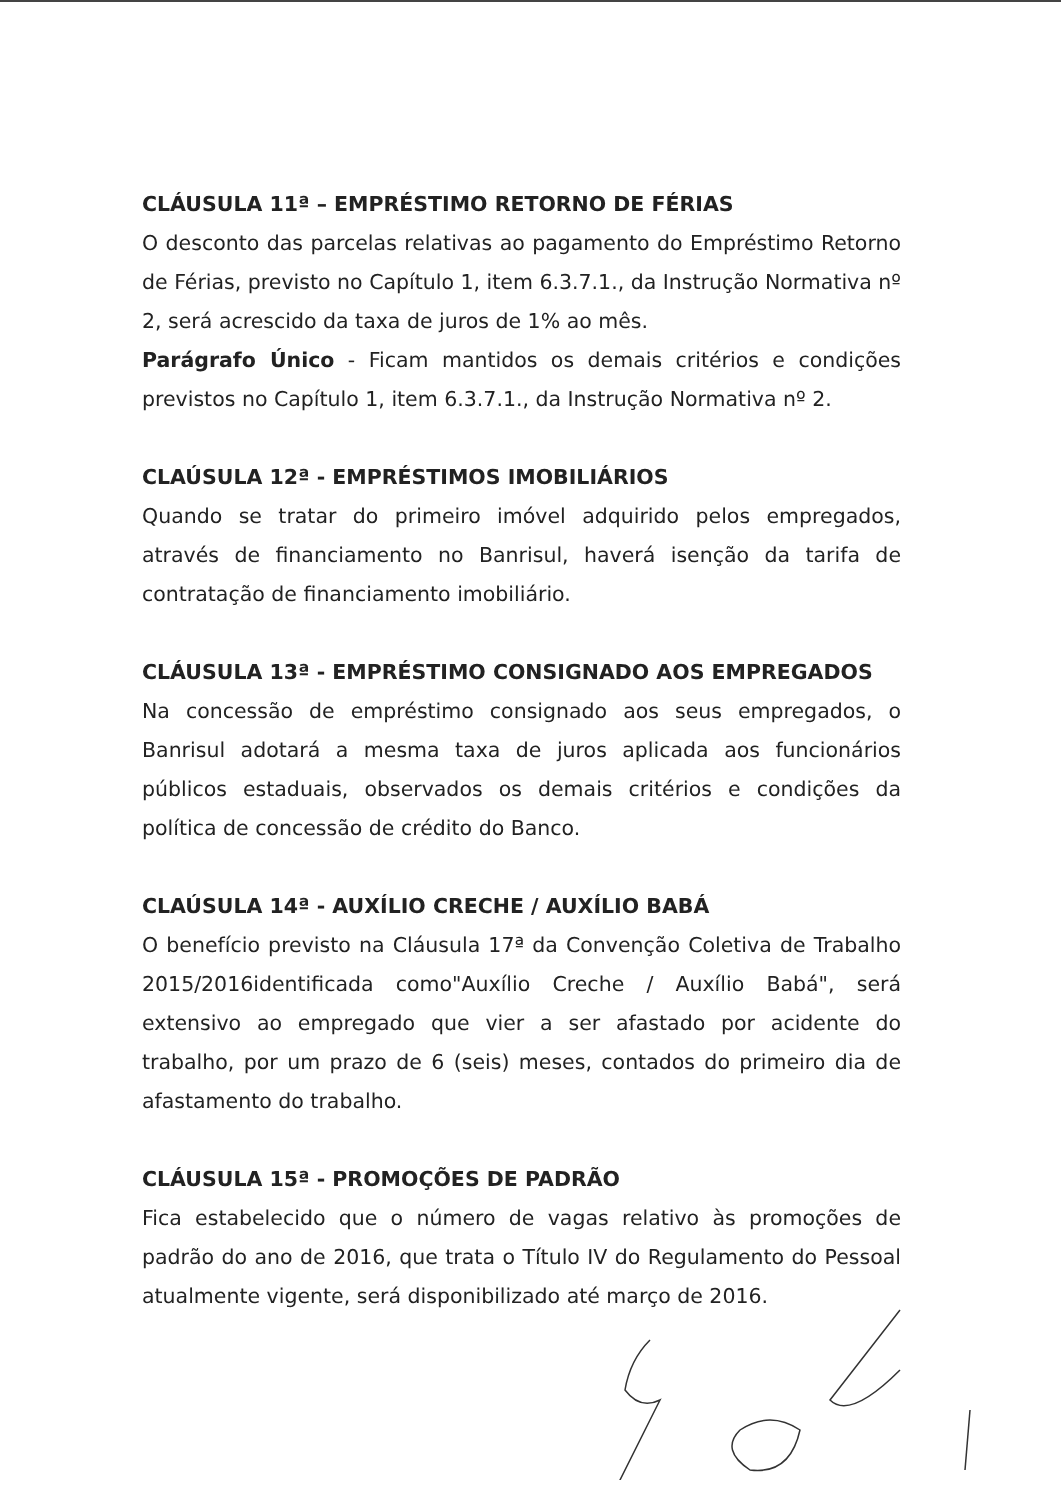CLÁUSULA 11ª – EMPRÉSTIMO RETORNO DE FÉRIAS
O desconto das parcelas relativas ao pagamento do Empréstimo Retorno de Férias, previsto no Capítulo 1, item 6.3.7.1., da Instrução Normativa nº 2, será acrescido da taxa de juros de 1% ao mês.
Parágrafo Único - Ficam mantidos os demais critérios e condições previstos no Capítulo 1, item 6.3.7.1., da Instrução Normativa nº 2.
CLAÚSULA 12ª - EMPRÉSTIMOS IMOBILIÁRIOS
Quando se tratar do primeiro imóvel adquirido pelos empregados, através de financiamento no Banrisul, haverá isenção da tarifa de contratação de financiamento imobiliário.
CLÁUSULA 13ª - EMPRÉSTIMO CONSIGNADO AOS EMPREGADOS
Na concessão de empréstimo consignado aos seus empregados, o Banrisul adotará a mesma taxa de juros aplicada aos funcionários públicos estaduais, observados os demais critérios e condições da política de concessão de crédito do Banco.
CLAÚSULA 14ª - AUXÍLIO CRECHE / AUXÍLIO BABÁ
O benefício previsto na Cláusula 17ª da Convenção Coletiva de Trabalho 2015/2016identificada como"Auxílio Creche / Auxílio Babá", será extensivo ao empregado que vier a ser afastado por acidente do trabalho, por um prazo de 6 (seis) meses, contados do primeiro dia de afastamento do trabalho.
CLÁUSULA 15ª - PROMOÇÕES DE PADRÃO
Fica estabelecido que o número de vagas relativo às promoções de padrão do ano de 2016, que trata o Título IV do Regulamento do Pessoal atualmente vigente, será disponibilizado até março de 2016.